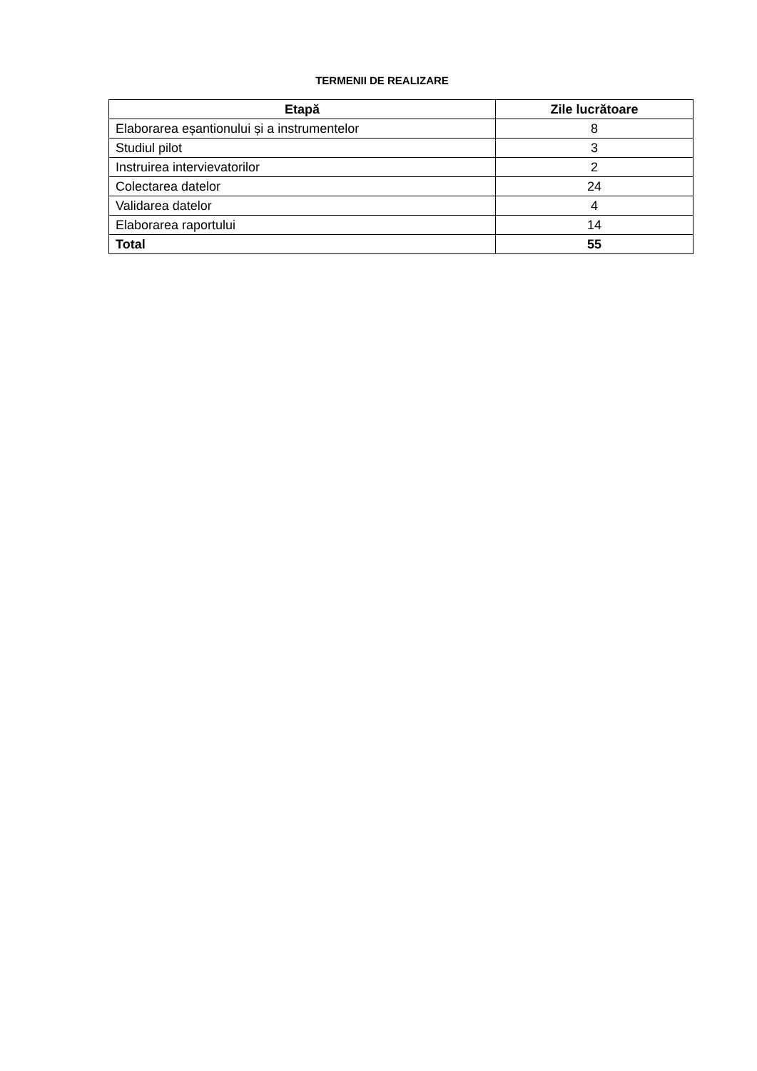TERMENII DE REALIZARE
| Etapă | Zile lucrătoare |
| --- | --- |
| Elaborarea eșantionului și a instrumentelor | 8 |
| Studiul pilot | 3 |
| Instruirea intervievatorilor | 2 |
| Colectarea datelor | 24 |
| Validarea datelor | 4 |
| Elaborarea raportului | 14 |
| Total | 55 |